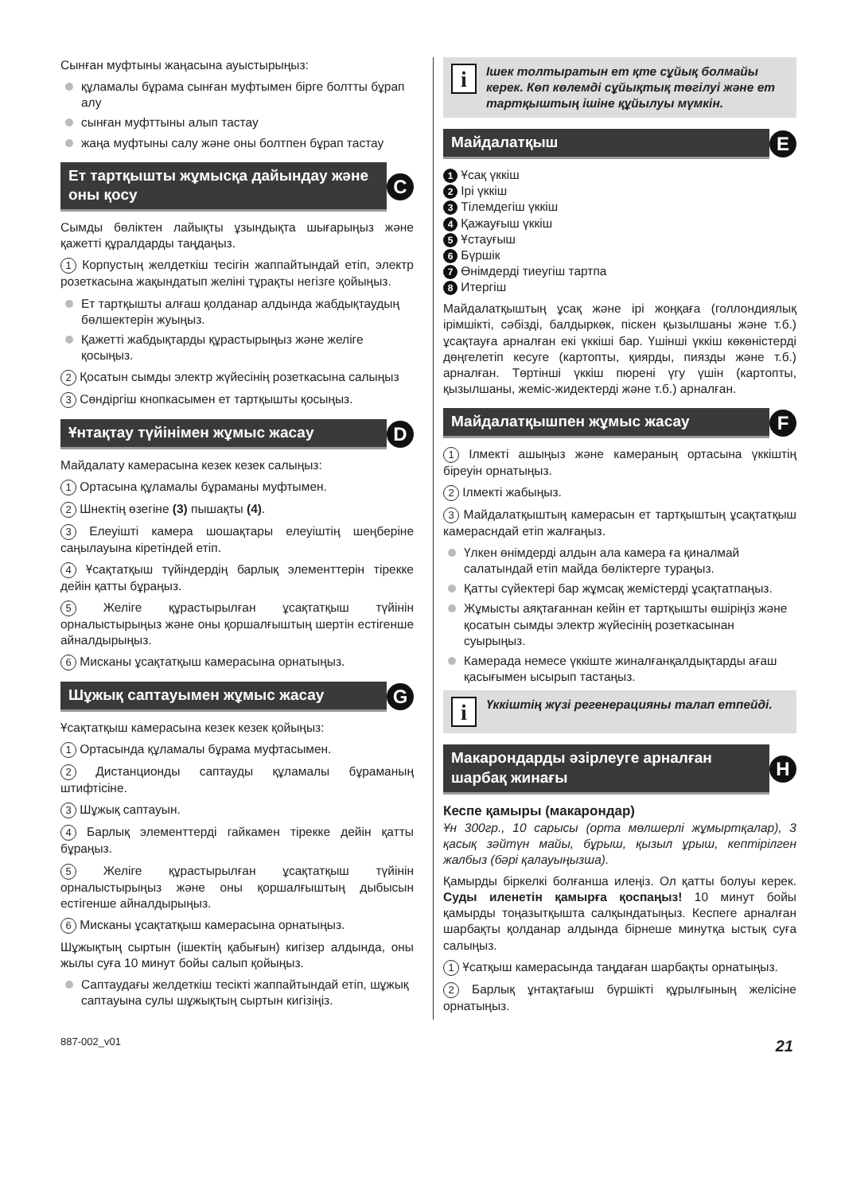Сынған муфтыны жаңасына ауыстырыңыз:
құламалы бұрама сынған муфтымен бірге болтты бұрап алу
сынған муфттыны алып тастау
жаңа муфтыны салу және оны болтпен бұрап тастау
Ет тартқышты жұмысқа дайындау және оны қосу
C
Сымды бөліктен лайықты ұзындықта шығарыңыз және қажетті құралдарды таңдаңыз.
1 Корпустың желдеткіш тесігін жаппайтындай етіп, электр розеткасына жақындатып желіні тұрақты негізге қойыңыз.
Ет тартқышты алғаш қолданар алдында жабдықтаудың бөлшектерін жуыңыз.
Қажетті жабдықтарды құрастырыңыз және желіге қосыңыз.
2 Қосатын сымды электр жүйесінің розеткасына салыңыз
3 Сөндіргіш кнопкасымен ет тартқышты қосыңыз.
Ұнтақтау түйінімен жұмыс жасау
D
Майдалату камерасына кезек кезек салыңыз:
1 Ортасына құламалы бұраманы муфтымен.
2 Шнектің өзегіне (3) пышақты (4).
3 Елеуішті камера шошақтары елеуіштің шеңберіне саңылауына кіретіндей етіп.
4 Ұсақтатқыш түйіндердің барлық элементтерін тірекке дейін қатты бұраңыз.
5 Желіге құрастырылған ұсақтатқыш түйінін орналыстырыңыз және оны қоршалғыштың шертін естігенше айналдырыңыз.
6 Мисканы ұсақтатқыш камерасына орнатыңыз.
Шұжық саптауымен жұмыс жасау
G
Ұсақтатқыш камерасына кезек кезек қойыңыз:
1 Ортасында құламалы бұрама муфтасымен.
2 Дистанционды саптауды құламалы бұраманың штифтісіне.
3 Шұжық саптауын.
4 Барлық элементтерді гайкамен тірекке дейін қатты бұраңыз.
5 Желіге құрастырылған ұсақтатқыш түйінін орналыстырыңыз және оны қоршалғыштың дыбысын естігенше айналдырыңыз.
6 Мисканы ұсақтатқыш камерасына орнатыңыз.
Шұжықтың сыртын (ішектің қабығын) кигізер алдында, оны жылы суға 10 минут бойы салып қойыңыз.
Саптаудағы желдеткіш тесікті жаппайтындай етіп, шұжық саптауына сулы шұжықтың сыртын кигізіңіз.
i Ішек толтыратын ет қте сұйық болмайы керек. Көп көлемді сұйықтық төгілуі және ет тартқыштың ішіне құйылуы мүмкін.
Майдалатқыш
E
1 Ұсақ үккіш
2 Ірі үккіш
3 Тілемдегіш үккіш
4 Қажауғыш үккіш
5 Ұстауғыш
6 Бүршік
7 Өнімдерді тиеугіш тартпа
8 Итергіш
Майдалатқыштың ұсақ және ірі жоңқаға (голлондиялық ірімшікті, сәбізді, балдыркөк, піскен қызылшаны және т.б.) ұсақтауға арналған екі үккіші бар. Үшінші үккіш көкөністерді дөңгелетіп кесуге (картопты, қиярды, пиязды және т.б.) арналған. Төртінші үккіш пюрені үгу үшін (картопты, қызылшаны, жеміс-жидектерді және т.б.) арналған.
Майдалатқышпен жұмыс жасау
F
1 Ілмекті ашыңыз және камераның ортасына үккіштің біреуін орнатыңыз.
2 Ілмекті жабыңыз.
3 Майдалатқыштың камерасын ет тартқыштың ұсақтатқыш камерасндай етіп жалғаңыз.
Үлкен өнімдерді алдын ала камера ға қиналмай салатындай етіп майда бөліктерге тураңыз.
Қатты сүйектері бар жұмсақ жемістерді ұсақтатпаңыз.
Жұмысты аяқтағаннан кейін ет тартқышты өшіріңіз және қосатын сымды электр жүйесінің розеткасынан суырыңыз.
Камерада немесе үккіште жиналғанқалдықтарды ағаш қасығымен ысырып тастаңыз.
i Үккіштің жүзі регенерацияны талап етпейді.
Макарондарды әзірлеуге арналған шарбақ жинағы
H
Кеспе қамыры (макарондар)
Ұн 300гр., 10 сарысы (орта мөлшерлі жұмыртқалар), 3 қасық зәйтүн майы, бұрыш, қызыл ұрыш, кептірілген жалбыз (бәрі қалауыңызша).
Қамырды біркелкі болғанша илеңіз. Ол қатты болуы керек. Суды иленетін қамырға қоспаңыз! 10 минут бойы қамырды тоңазытқышта салқындатыңыз. Кеспеге арналған шарбақты қолданар алдында бірнеше минутқа ыстық суға салыңыз.
1 Ұсатқыш камерасында таңдаған шарбақты орнатыңыз.
2 Барлық ұнтақтағыш бүршікті құрылғының желісіне орнатыңыз.
887-002_v01 21